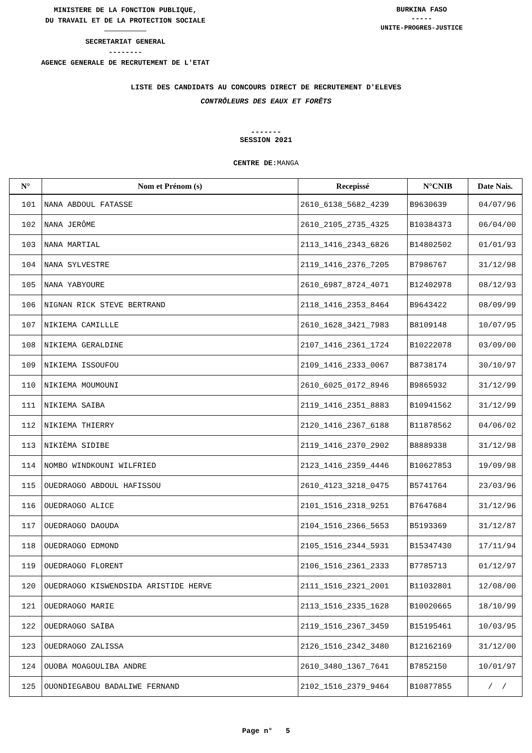MINISTERE DE LA FONCTION PUBLIQUE,
DU TRAVAIL ET DE LA PROTECTION SOCIALE
──────────
SECRETARIAT GENERAL
--------
AGENCE GENERALE DE RECRUTEMENT DE L'ETAT
BURKINA FASO
-----
UNITE-PROGRES-JUSTICE
LISTE DES CANDIDATS AU CONCOURS DIRECT DE RECRUTEMENT D'ELEVES
CONTRÔLEURS DES EAUX ET FORÊTS
-------
SESSION 2021
CENTRE DE: MANGA
| N° | Nom et Prénom (s) | Recepissé | N°CNIB | Date Nais. |
| --- | --- | --- | --- | --- |
| 101 | NANA ABDOUL FATASSE | 2610_6138_5682_4239 | B9630639 | 04/07/96 |
| 102 | NANA JERÔME | 2610_2105_2735_4325 | B10384373 | 06/04/00 |
| 103 | NANA MARTIAL | 2113_1416_2343_6826 | B14802502 | 01/01/93 |
| 104 | NANA SYLVESTRE | 2119_1416_2376_7205 | B7986767 | 31/12/98 |
| 105 | NANA YABYOURE | 2610_6987_8724_4071 | B12402978 | 08/12/93 |
| 106 | NIGNAN RICK STEVE BERTRAND | 2118_1416_2353_8464 | B9643422 | 08/09/99 |
| 107 | NIKIEMA CAMILLLE | 2610_1628_3421_7983 | B8109148 | 10/07/95 |
| 108 | NIKIEMA GERALDINE | 2107_1416_2361_1724 | B10222078 | 03/09/00 |
| 109 | NIKIEMA ISSOUFOU | 2109_1416_2333_0067 | B8738174 | 30/10/97 |
| 110 | NIKIEMA MOUMOUNI | 2610_6025_0172_8946 | B9865932 | 31/12/99 |
| 111 | NIKIEMA SAIBA | 2119_1416_2351_8883 | B10941562 | 31/12/99 |
| 112 | NIKIEMA THIERRY | 2120_1416_2367_6188 | B11878562 | 04/06/02 |
| 113 | NIKIÈMA SIDIBE | 2119_1416_2370_2902 | B8889338 | 31/12/98 |
| 114 | NOMBO WINDKOUNI WILFRIED | 2123_1416_2359_4446 | B10627853 | 19/09/98 |
| 115 | OUEDRAOGO ABDOUL HAFISSOU | 2610_4123_3218_0475 | B5741764 | 23/03/96 |
| 116 | OUEDRAOGO ALICE | 2101_1516_2318_9251 | B7647684 | 31/12/96 |
| 117 | OUEDRAOGO DAOUDA | 2104_1516_2366_5653 | B5193369 | 31/12/87 |
| 118 | OUEDRAOGO EDMOND | 2105_1516_2344_5931 | B15347430 | 17/11/94 |
| 119 | OUEDRAOGO FLORENT | 2106_1516_2361_2333 | B7785713 | 01/12/97 |
| 120 | OUEDRAOGO KISWENDSIDA ARISTIDE HERVE | 2111_1516_2321_2001 | B11032801 | 12/08/00 |
| 121 | OUEDRAOGO MARIE | 2113_1516_2335_1628 | B10020665 | 18/10/99 |
| 122 | OUEDRAOGO SAÏBA | 2119_1516_2367_3459 | B15195461 | 10/03/95 |
| 123 | OUEDRAOGO ZALISSA | 2126_1516_2342_3480 | B12162169 | 31/12/00 |
| 124 | OUOBA MOAGOULIBA ANDRE | 2610_3480_1367_7641 | B7852150 | 10/01/97 |
| 125 | OUONDIEGABOU BADALIWE FERNAND | 2102_1516_2379_9464 | B10877855 | / / |
Page n° 5